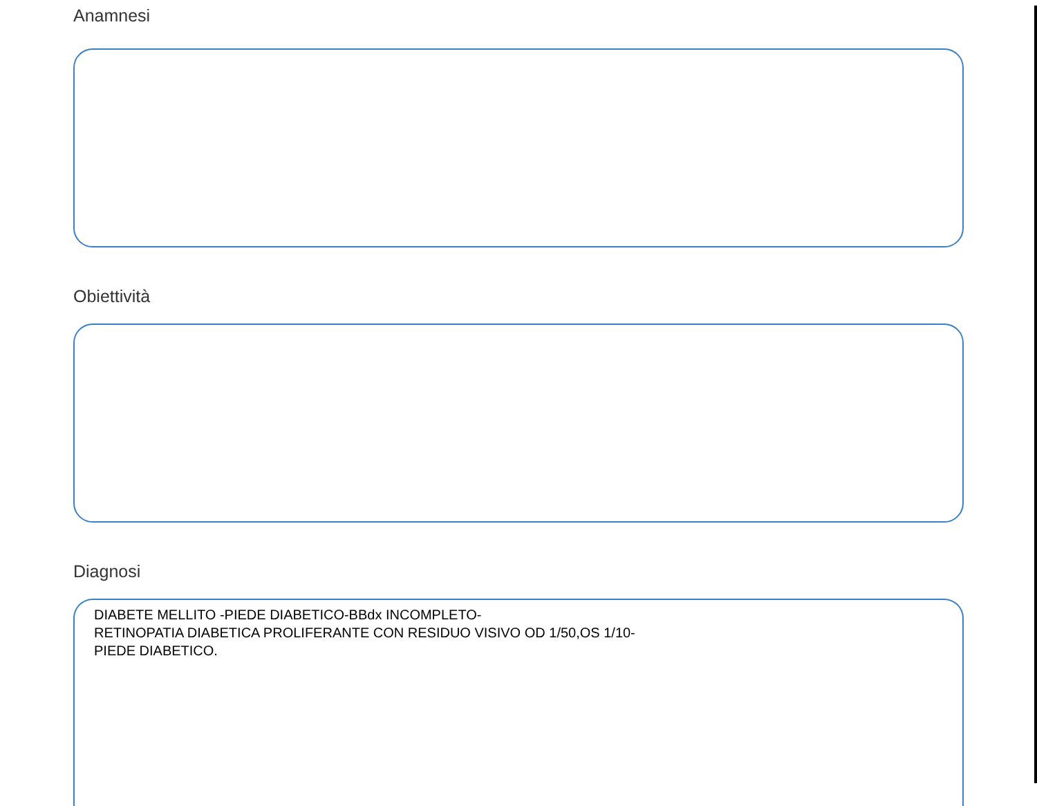Anamnesi
Obiettività
Diagnosi
DIABETE MELLITO -PIEDE DIABETICO-BBdx INCOMPLETO-
RETINOPATIA DIABETICA PROLIFERANTE CON RESIDUO VISIVO OD 1/50,OS 1/10-
PIEDE DIABETICO.